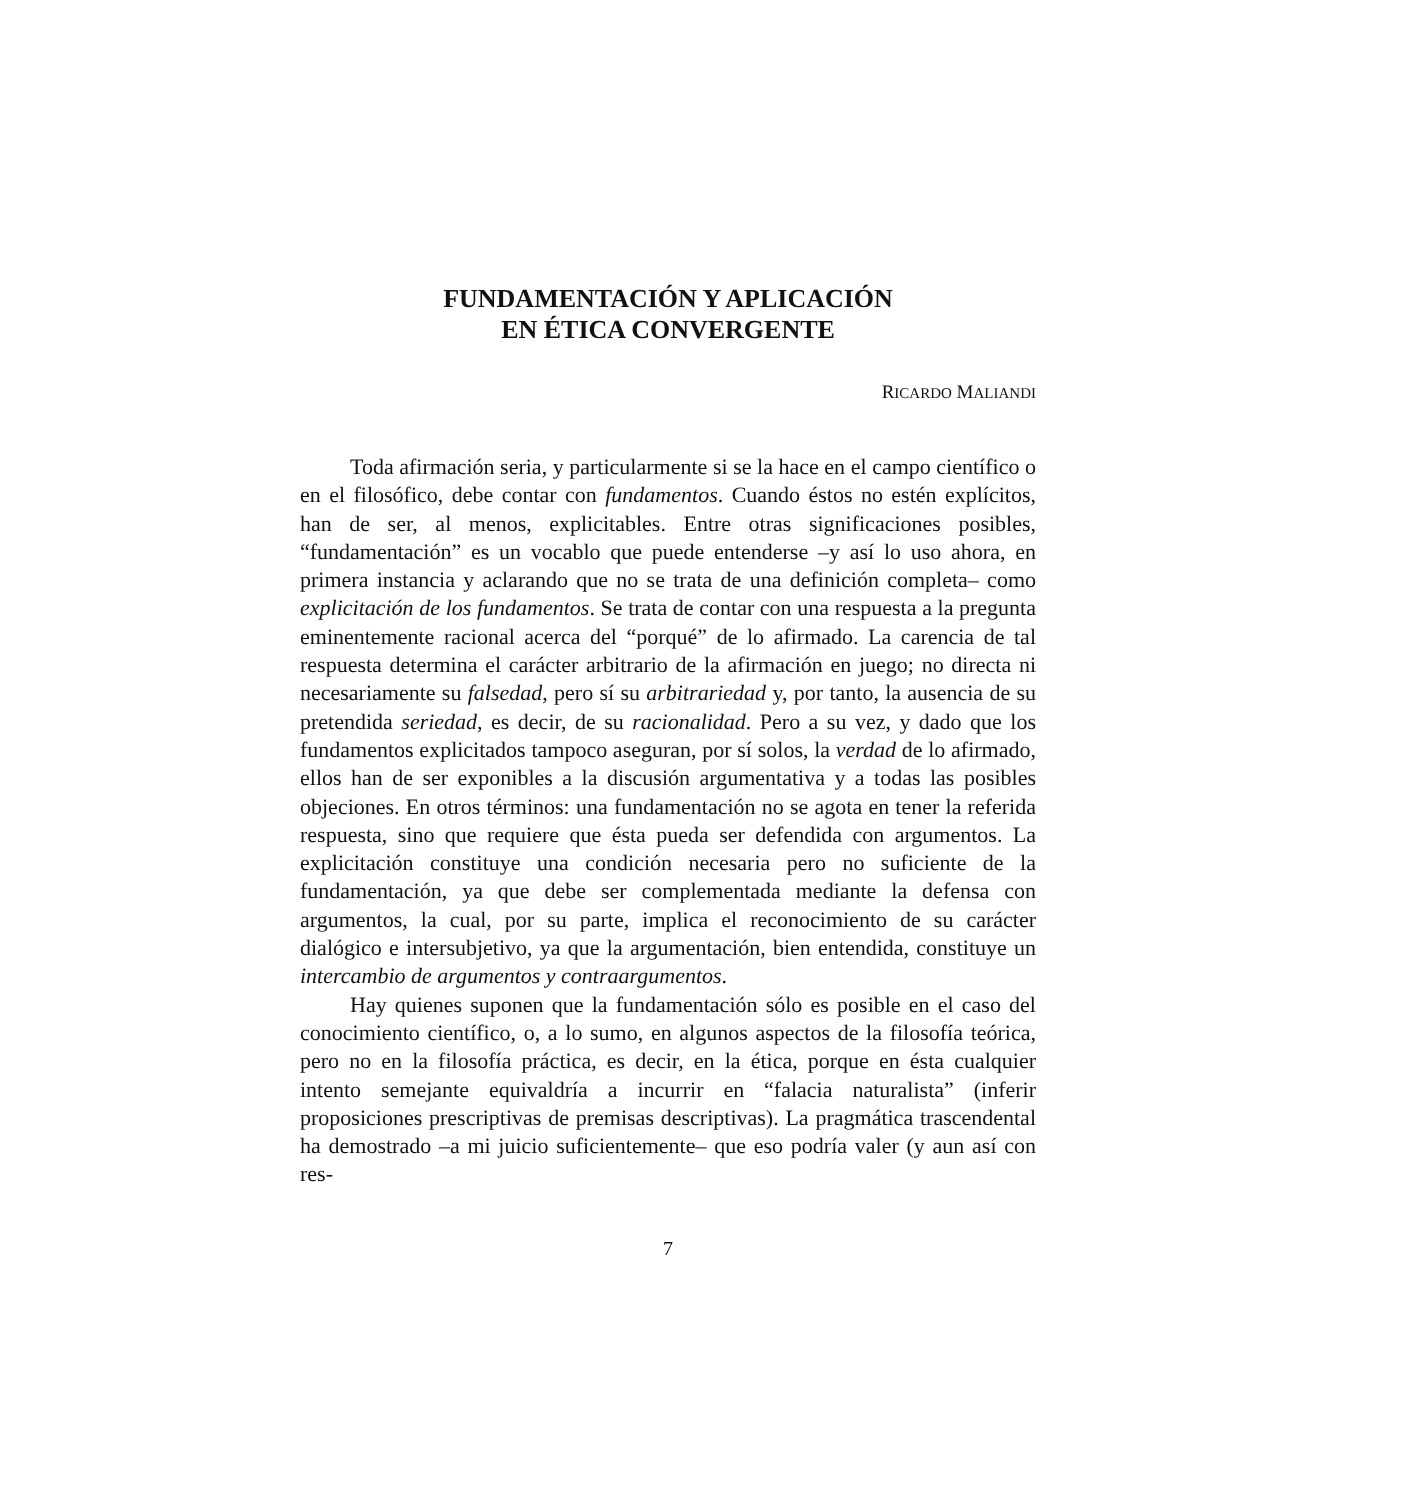FUNDAMENTACIÓN Y APLICACIÓN
EN ÉTICA CONVERGENTE
RICARDO MALIANDI
Toda afirmación seria, y particularmente si se la hace en el campo científico o en el filosófico, debe contar con fundamentos. Cuando éstos no estén explícitos, han de ser, al menos, explicitables. Entre otras significaciones posibles, “fundamentación” es un vocablo que puede entenderse –y así lo uso ahora, en primera instancia y aclarando que no se trata de una definición completa– como explicitación de los fundamentos. Se trata de contar con una respuesta a la pregunta eminentemente racional acerca del “porqué” de lo afirmado. La carencia de tal respuesta determina el carácter arbitrario de la afirmación en juego; no directa ni necesariamente su falsedad, pero sí su arbitrariedad y, por tanto, la ausencia de su pretendida seriedad, es decir, de su racionalidad. Pero a su vez, y dado que los fundamentos explicitados tampoco aseguran, por sí solos, la verdad de lo afirmado, ellos han de ser exponibles a la discusión argumentativa y a todas las posibles objeciones. En otros términos: una fundamentación no se agota en tener la referida respuesta, sino que requiere que ésta pueda ser defendida con argumentos. La explicitación constituye una condición necesaria pero no suficiente de la fundamentación, ya que debe ser complementada mediante la defensa con argumentos, la cual, por su parte, implica el reconocimiento de su carácter dialógico e intersubjetivo, ya que la argumentación, bien entendida, constituye un intercambio de argumentos y contraargumentos.
Hay quienes suponen que la fundamentación sólo es posible en el caso del conocimiento científico, o, a lo sumo, en algunos aspectos de la filosofía teórica, pero no en la filosofía práctica, es decir, en la ética, porque en ésta cualquier intento semejante equivaldría a incurrir en “falacia naturalista” (inferir proposiciones prescriptivas de premisas descriptivas). La pragmática trascendental ha demostrado –a mi juicio suficientemente– que eso podría valer (y aun así con res-
7